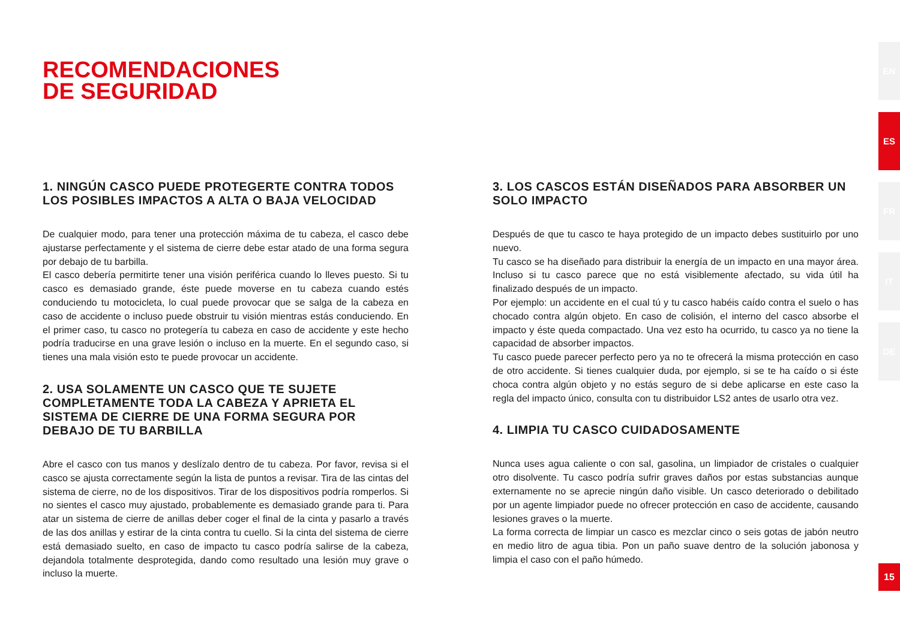RECOMENDACIONES
DE SEGURIDAD
1. NINGÚN CASCO PUEDE PROTEGERTE CONTRA TODOS LOS POSIBLES IMPACTOS A ALTA O BAJA VELOCIDAD
De cualquier modo, para tener una protección máxima de tu cabeza, el casco debe ajustarse perfectamente y el sistema de cierre debe estar atado de una forma segura por debajo de tu barbilla.
El casco debería permitirte tener una visión periférica cuando lo lleves puesto. Si tu casco es demasiado grande, éste puede moverse en tu cabeza cuando estés conduciendo tu motocicleta, lo cual puede provocar que se salga de la cabeza en caso de accidente o incluso puede obstruir tu visión mientras estás conduciendo. En el primer caso, tu casco no protegería tu cabeza en caso de accidente y este hecho podría traducirse en una grave lesión o incluso en la muerte. En el segundo caso, si tienes una mala visión esto te puede provocar un accidente.
2. USA SOLAMENTE UN CASCO QUE TE SUJETE COMPLETAMENTE TODA LA CABEZA Y APRIETA EL SISTEMA DE CIERRE DE UNA FORMA SEGURA POR DEBAJO DE TU BARBILLA
Abre el casco con tus manos y deslízalo dentro de tu cabeza. Por favor, revisa si el casco se ajusta correctamente según la lista de puntos a revisar. Tira de las cintas del sistema de cierre, no de los dispositivos. Tirar de los dispositivos podría romperlos. Si no sientes el casco muy ajustado, probablemente es demasiado grande para ti. Para atar un sistema de cierre de anillas deber coger el final de la cinta y pasarlo a través de las dos anillas y estirar de la cinta contra tu cuello. Si la cinta del sistema de cierre está demasiado suelto, en caso de impacto tu casco podría salirse de la cabeza, dejandola totalmente desprotegida, dando como resultado una lesión muy grave o incluso la muerte.
3. LOS CASCOS ESTÁN DISEÑADOS PARA ABSORBER UN SOLO IMPACTO
Después de que tu casco te haya protegido de un impacto debes sustituirlo por uno nuevo.
Tu casco se ha diseñado para distribuir la energía de un impacto en una mayor área. Incluso si tu casco parece que no está visiblemente afectado, su vida útil ha finalizado después de un impacto.
Por ejemplo: un accidente en el cual tú y tu casco habéis caído contra el suelo o has chocado contra algún objeto. En caso de colisión, el interno del casco absorbe el impacto y éste queda compactado. Una vez esto ha ocurrido, tu casco ya no tiene la capacidad de absorber impactos.
Tu casco puede parecer perfecto pero ya no te ofrecerá la misma protección en caso de otro accidente. Si tienes cualquier duda, por ejemplo, si se te ha caído o si éste choca contra algún objeto y no estás seguro de si debe aplicarse en este caso la regla del impacto único, consulta con tu distribuidor LS2 antes de usarlo otra vez.
4. LIMPIA TU CASCO CUIDADOSAMENTE
Nunca uses agua caliente o con sal, gasolina, un limpiador de cristales o cualquier otro disolvente. Tu casco podría sufrir graves daños por estas substancias aunque externamente no se aprecie ningún daño visible. Un casco deteriorado o debilitado por un agente limpiador puede no ofrecer protección en caso de accidente, causando lesiones graves o la muerte.
La forma correcta de limpiar un casco es mezclar cinco o seis gotas de jabón neutro en medio litro de agua tibia. Pon un paño suave dentro de la solución jabonosa y limpia el caso con el paño húmedo.
EN
ES
FR
IT
DE
15